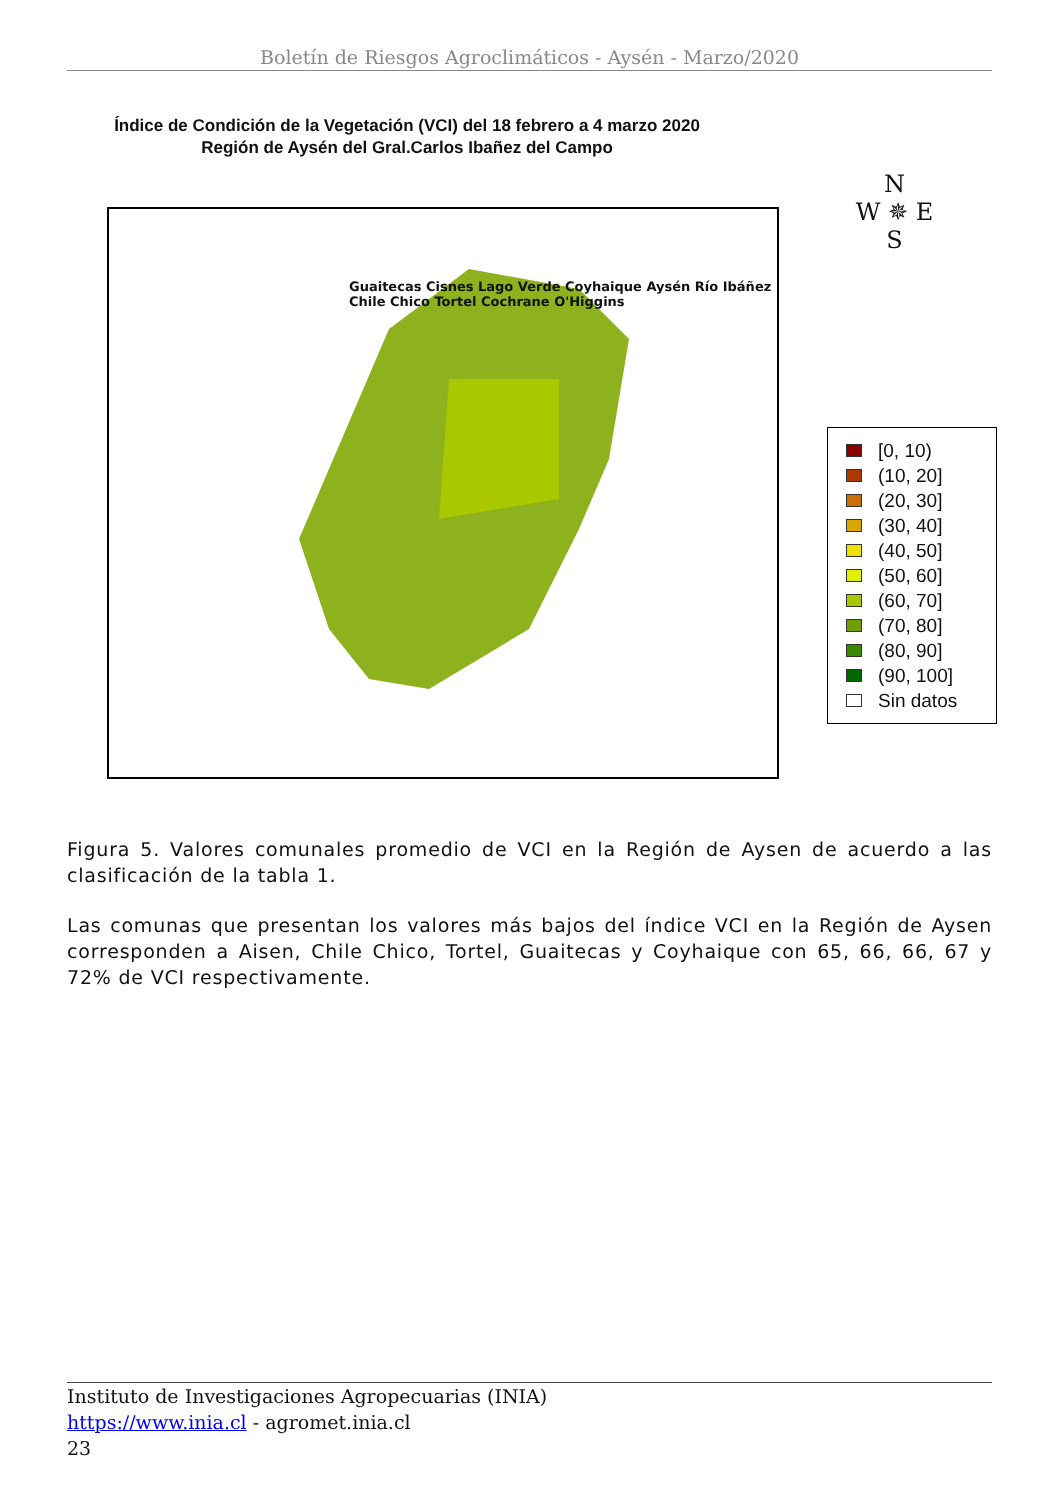Boletín de Riesgos Agroclimáticos - Aysén - Marzo/2020
Índice de Condición de la Vegetación (VCI) del 18 febrero a 4 marzo 2020
Región de Aysén del Gral.Carlos Ibañez del Campo
Guaitecas Cisnes Lago Verde Coyhaique Aysén Río Ibáñez Chile Chico Tortel Cochrane O'Higgins
N
W ✵ E
S
[0, 10)
(10, 20]
(20, 30]
(30, 40]
(40, 50]
(50, 60]
(60, 70]
(70, 80]
(80, 90]
(90, 100]
Sin datos
Figura 5. Valores comunales promedio de VCI en la Región de Aysen de acuerdo a las clasificación de la tabla 1.
Las comunas que presentan los valores más bajos del índice VCI en la Región de Aysen corresponden a Aisen, Chile Chico, Tortel, Guaitecas y Coyhaique con 65, 66, 66, 67 y 72% de VCI respectivamente.
Instituto de Investigaciones Agropecuarias (INIA)
https://www.inia.cl - agromet.inia.cl
23